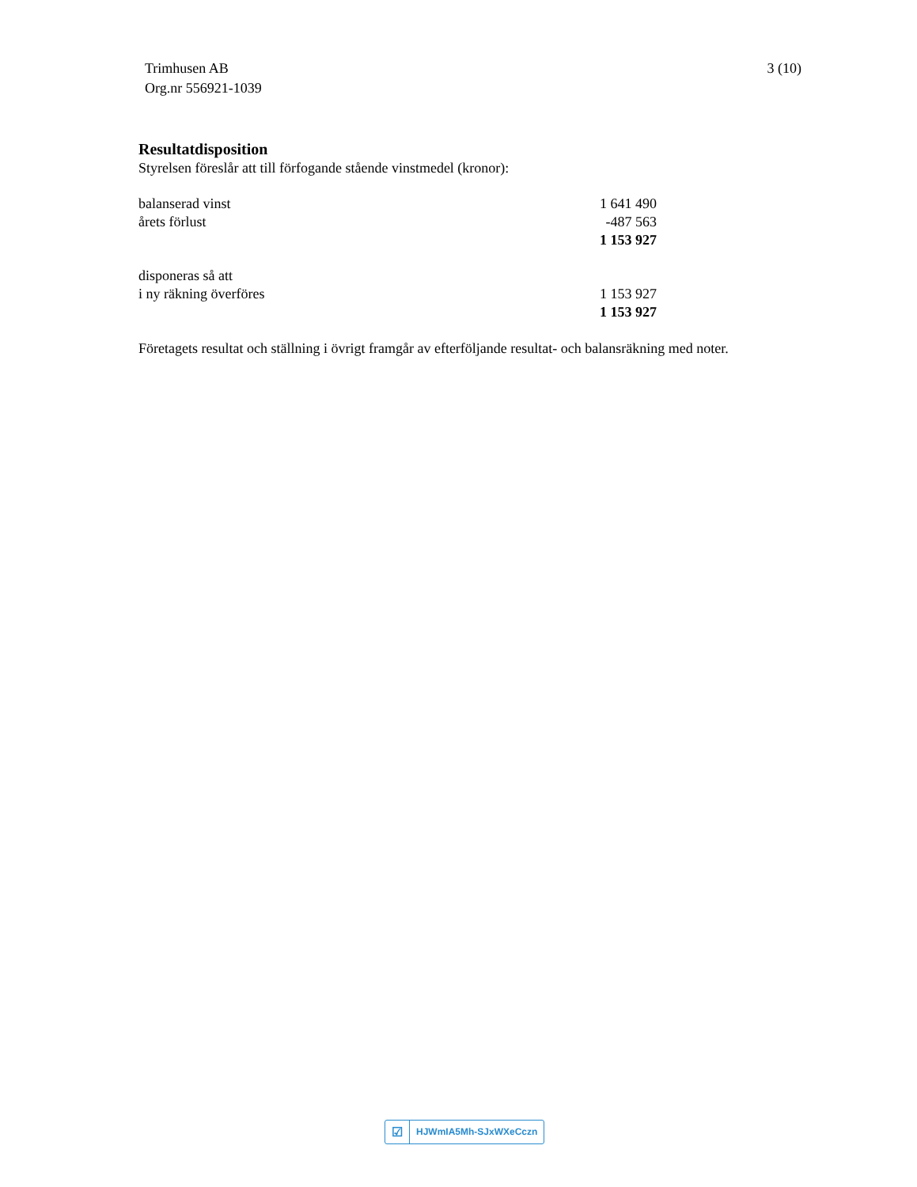Trimhusen AB
Org.nr 556921-1039
3 (10)
Resultatdisposition
Styrelsen föreslår att till förfogande stående vinstmedel (kronor):
| balanserad vinst | 1 641 490 |
| årets förlust | -487 563 |
| | 1 153 927 |
| disponeras så att | |
| i ny räkning överföres | 1 153 927 |
| | 1 153 927 |
Företagets resultat och ställning i övrigt framgår av efterföljande resultat- och balansräkning med noter.
☑
HJWmIA5Mh-SJxWXeCczn